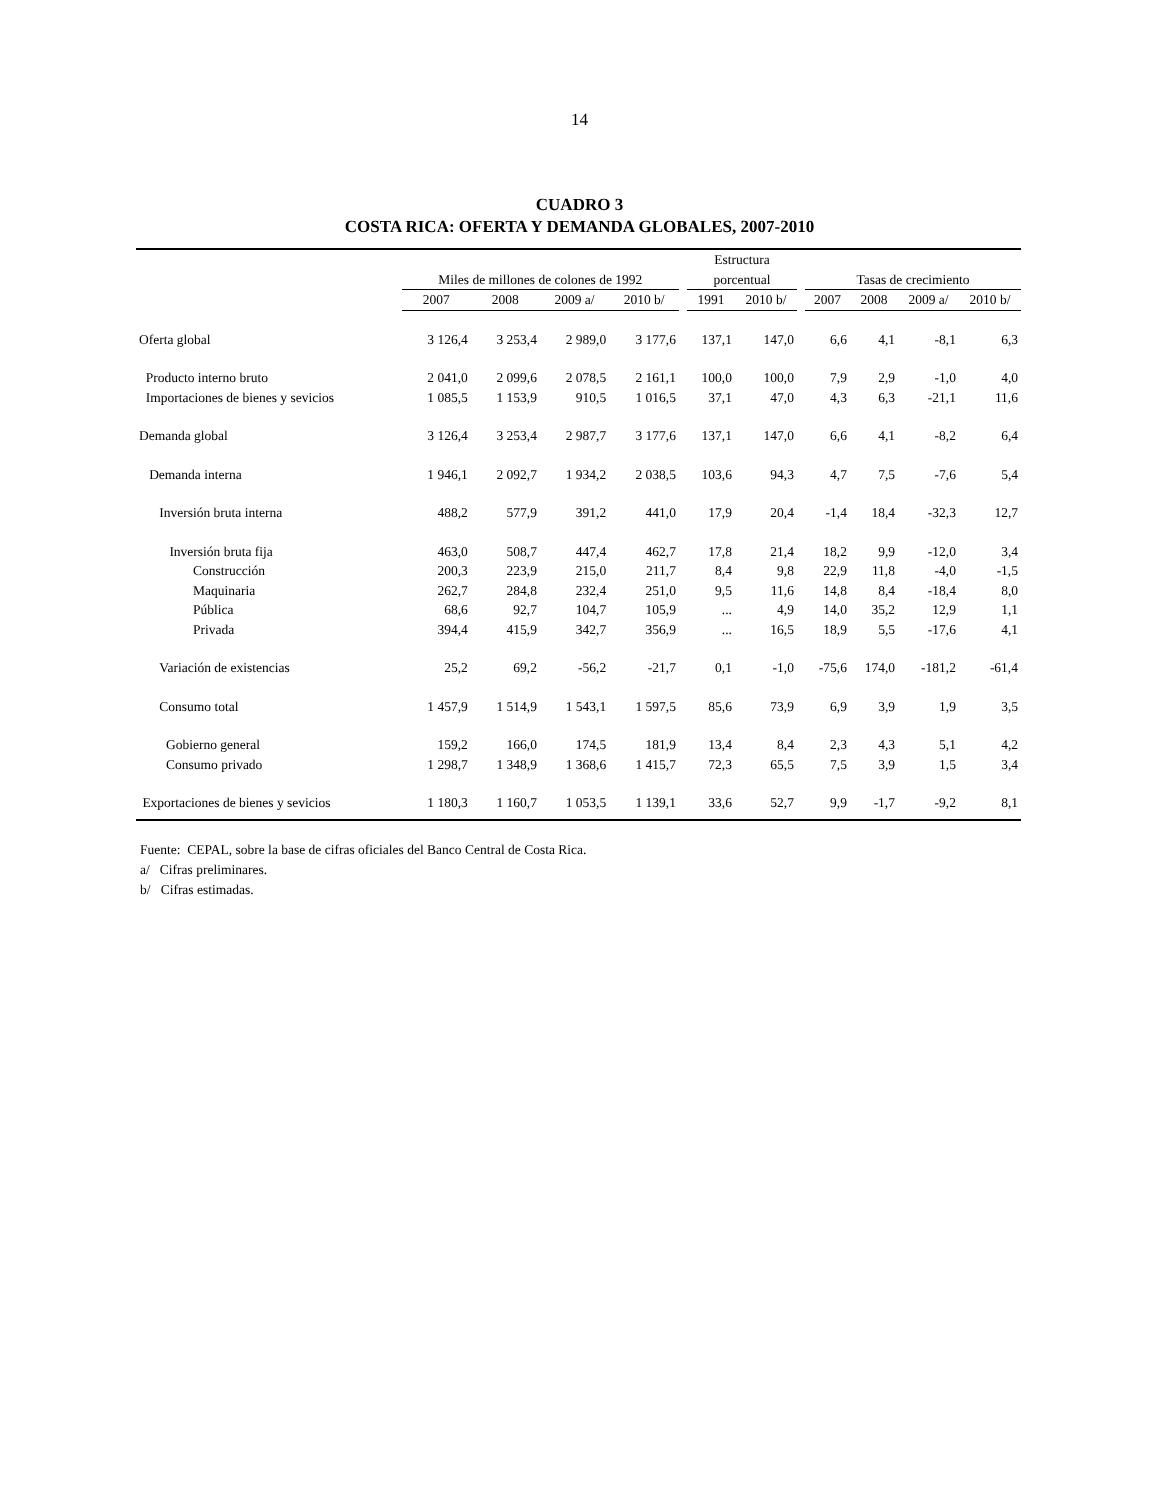14
CUADRO 3
COSTA RICA: OFERTA Y DEMANDA GLOBALES, 2007-2010
| | | | | | | Estructura | | | | | | |
| --- | --- | --- | --- | --- | --- | --- | --- | --- | --- | --- | --- | --- |
| | Miles de millones de colones de 1992 | | | | | porcentual | | | Tasas de crecimiento | | | |
| | 2007 | 2008 | 2009 a/ | 2010 b/ | | 1991 | 2010 b/ | | 2007 | 2008 | 2009 a/ | 2010 b/ |
| Oferta global | 3 126,4 | 3 253,4 | 2 989,0 | 3 177,6 | | 137,1 | 147,0 | | 6,6 | 4,1 | -8,1 | 6,3 |
| Producto interno bruto | 2 041,0 | 2 099,6 | 2 078,5 | 2 161,1 | | 100,0 | 100,0 | | 7,9 | 2,9 | -1,0 | 4,0 |
| Importaciones de bienes y sevicios | 1 085,5 | 1 153,9 | 910,5 | 1 016,5 | | 37,1 | 47,0 | | 4,3 | 6,3 | -21,1 | 11,6 |
| Demanda global | 3 126,4 | 3 253,4 | 2 987,7 | 3 177,6 | | 137,1 | 147,0 | | 6,6 | 4,1 | -8,2 | 6,4 |
| Demanda interna | 1 946,1 | 2 092,7 | 1 934,2 | 2 038,5 | | 103,6 | 94,3 | | 4,7 | 7,5 | -7,6 | 5,4 |
| Inversión bruta interna | 488,2 | 577,9 | 391,2 | 441,0 | | 17,9 | 20,4 | | -1,4 | 18,4 | -32,3 | 12,7 |
| Inversión bruta fija | 463,0 | 508,7 | 447,4 | 462,7 | | 17,8 | 21,4 | | 18,2 | 9,9 | -12,0 | 3,4 |
| Construcción | 200,3 | 223,9 | 215,0 | 211,7 | | 8,4 | 9,8 | | 22,9 | 11,8 | -4,0 | -1,5 |
| Maquinaria | 262,7 | 284,8 | 232,4 | 251,0 | | 9,5 | 11,6 | | 14,8 | 8,4 | -18,4 | 8,0 |
| Pública | 68,6 | 92,7 | 104,7 | 105,9 | | ... | 4,9 | | 14,0 | 35,2 | 12,9 | 1,1 |
| Privada | 394,4 | 415,9 | 342,7 | 356,9 | | ... | 16,5 | | 18,9 | 5,5 | -17,6 | 4,1 |
| Variación de existencias | 25,2 | 69,2 | -56,2 | -21,7 | | 0,1 | -1,0 | | -75,6 | 174,0 | -181,2 | -61,4 |
| Consumo total | 1 457,9 | 1 514,9 | 1 543,1 | 1 597,5 | | 85,6 | 73,9 | | 6,9 | 3,9 | 1,9 | 3,5 |
| Gobierno general | 159,2 | 166,0 | 174,5 | 181,9 | | 13,4 | 8,4 | | 2,3 | 4,3 | 5,1 | 4,2 |
| Consumo privado | 1 298,7 | 1 348,9 | 1 368,6 | 1 415,7 | | 72,3 | 65,5 | | 7,5 | 3,9 | 1,5 | 3,4 |
| Exportaciones de bienes y sevicios | 1 180,3 | 1 160,7 | 1 053,5 | 1 139,1 | | 33,6 | 52,7 | | 9,9 | -1,7 | -9,2 | 8,1 |
Fuente: CEPAL, sobre la base de cifras oficiales del Banco Central de Costa Rica.
a/ Cifras preliminares.
b/ Cifras estimadas.